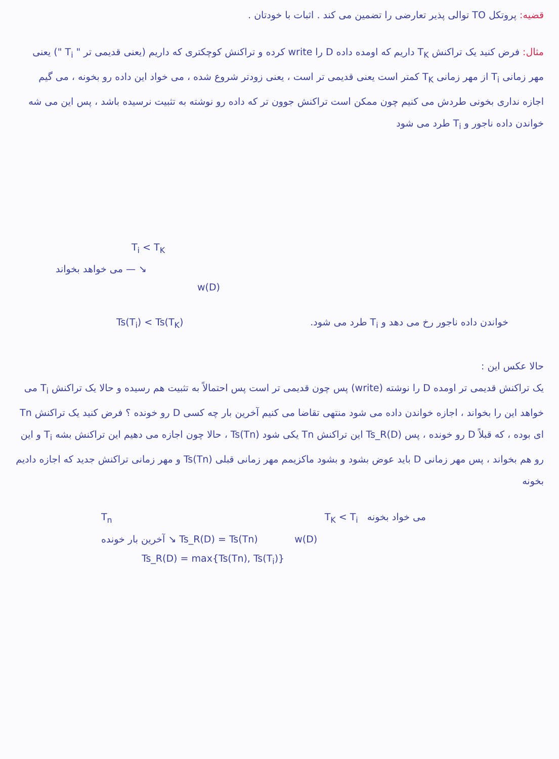قضیه: پروتکل TO توالی پذیر تعارضی را تضمین می کند . اثبات با خودتان .
مثال: فرض کنید یک تراکنش T<sub>K</sub> داریم که اومده داده D را write کرده و تراکنش کوچکتری که داریم (یعنی قدیمی تر " T<sub>i</sub> ") یعنی مهر زمانی T<sub>i</sub> از مهر زمانی T<sub>K</sub> کمتر است یعنی قدیمی تر است ، یعنی زودتر شروع شده ، می خواد این داده رو بخونه ، می گیم اجازه نداری بخونی طردش می کنیم چون ممکن است تراکنش جوون تر که داده رو نوشته به تثبیت نرسیده باشد ، پس این می شه خواندن داده ناجور و T<sub>i</sub> طرد می شود
T<sub>i</sub> < T<sub>K</sub>
می خواهد بخواند — ↘
w(D)
Ts(T<sub>i</sub>) < Ts(T<sub>K</sub>) خواندن داده ناجور رخ می دهد و T<sub>i</sub> طرد می شود.
حالا عکس این :
یک تراکنش قدیمی تر اومده D را نوشته (write) پس چون قدیمی تر است پس احتمالاً به تثبیت هم رسیده و حالا یک تراکنش T<sub>i</sub> می خواهد این را بخواند ، اجازه خواندن داده می شود منتهی تقاضا می کنیم آخرین بار چه کسی D رو خونده ؟ فرض کنید یک تراکنش Tn ای بوده ، که قبلاً D رو خونده ، پس Ts_R(D) این تراکنش Tn یکی شود Ts(Tn) ، حالا چون اجازه می دهیم این تراکنش بشه T<sub>i</sub> و این رو هم بخواند ، پس مهر زمانی D باید عوض بشود و بشود ماکزیمم مهر زمانی قبلی Ts(Tn) و مهر زمانی تراکنش جدید که اجازه دادیم بخونه
T<sub>n</sub> T<sub>K</sub> < T<sub>i</sub> می خواد بخونه
آخرین بار خونده ↘ Ts_R(D) = Ts(Tn) w(D)
Ts_R(D) = max{Ts(Tn), Ts(T<sub>i</sub>)}